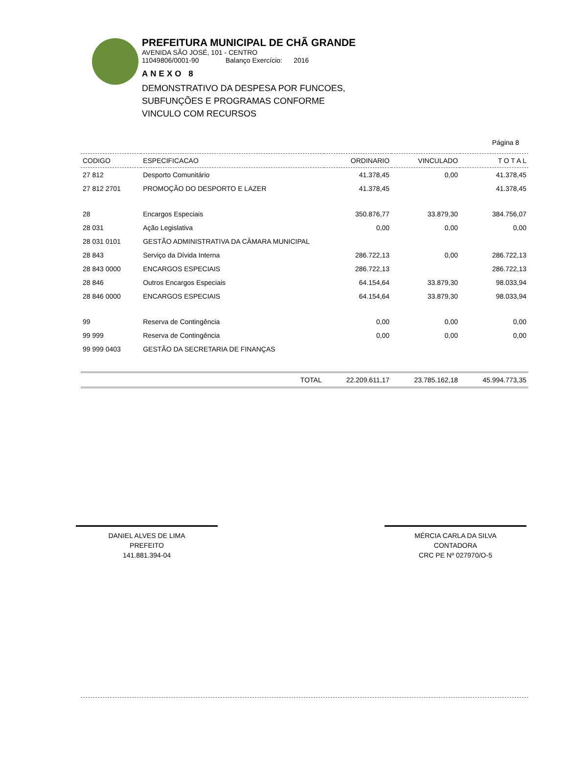PREFEITURA MUNICIPAL DE CHÃ GRANDE
AVENIDA SÃO JOSÉ, 101 - CENTRO
11049806/0001-90 Balanço Exercício: 2016
ANEXO 8
DEMONSTRATIVO DA DESPESA POR FUNCOES,
SUBFUNÇÕES E PROGRAMAS CONFORME
VINCULO COM RECURSOS
Página 8
| CODIGO | ESPECIFICACAO | ORDINARIO | VINCULADO | T O T A L |
| --- | --- | --- | --- | --- |
| 27 812 | Desporto Comunitário | 41.378,45 | 0,00 | 41.378,45 |
| 27 812 2701 | PROMOÇÃO DO DESPORTO E LAZER | 41.378,45 | | 41.378,45 |
| 28 | Encargos Especiais | 350.876,77 | 33.879,30 | 384.756,07 |
| 28 031 | Ação Legislativa | 0,00 | 0,00 | 0,00 |
| 28 031 0101 | GESTÃO ADMINISTRATIVA DA CÂMARA MUNICIPAL | | | |
| 28 843 | Serviço da Dívida Interna | 286.722,13 | 0,00 | 286.722,13 |
| 28 843 0000 | ENCARGOS ESPECIAIS | 286.722,13 | | 286.722,13 |
| 28 846 | Outros Encargos Especiais | 64.154,64 | 33.879,30 | 98.033,94 |
| 28 846 0000 | ENCARGOS ESPECIAIS | 64.154,64 | 33.879,30 | 98.033,94 |
| 99 | Reserva de Contingência | 0,00 | 0,00 | 0,00 |
| 99 999 | Reserva de Contingência | 0,00 | 0,00 | 0,00 |
| 99 999 0403 | GESTÃO DA SECRETARIA DE FINANÇAS | | | |
| | TOTAL | 22.209.611,17 | 23.785.162,18 | 45.994.773,35 |
DANIEL ALVES DE LIMA
PREFEITO
141.881.394-04
MÉRCIA CARLA DA SILVA
CONTADORA
CRC PE Nº 027970/O-5